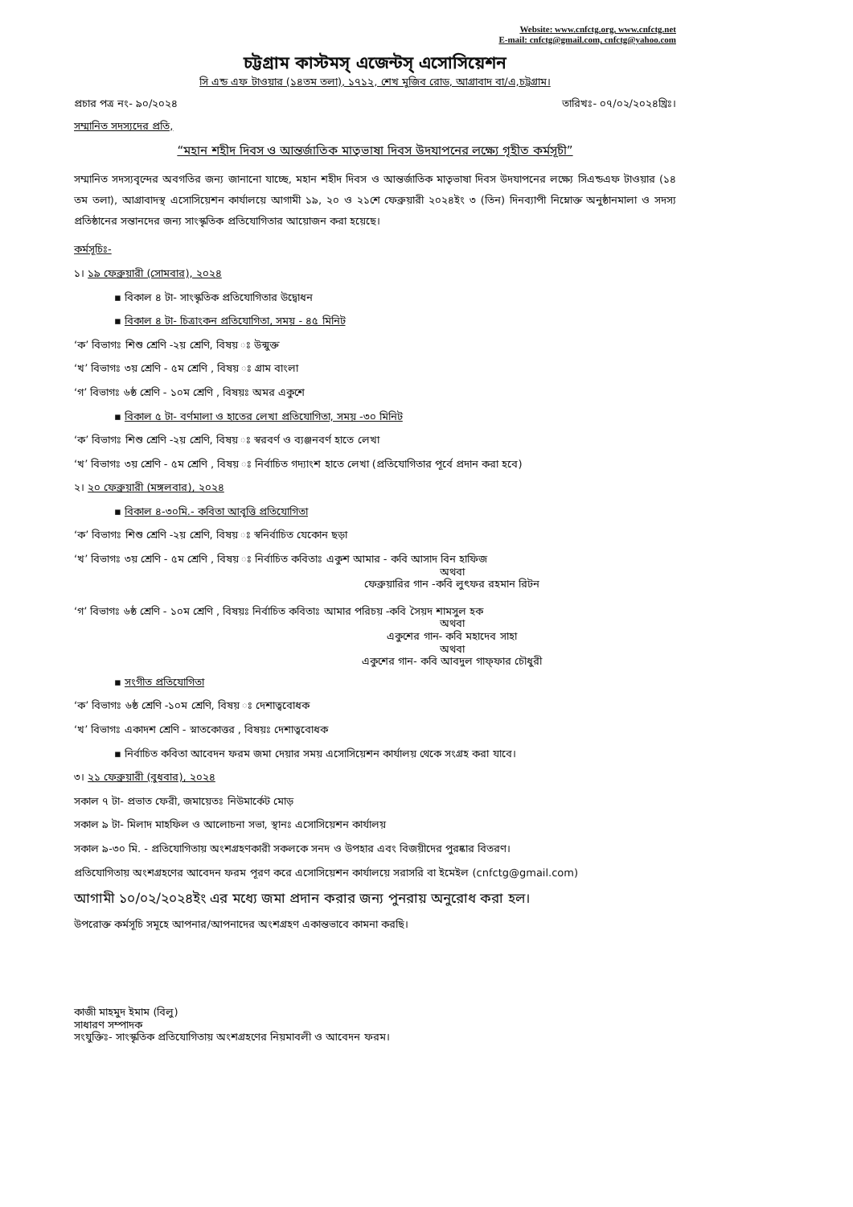Website: www.cnfctg.org, www.cnfctg.net
E-mail: cnfctg@gmail.com, cnfctg@yahoo.com
চট্টগ্রাম কাস্টমস্ এজেন্টস্ এসোসিয়েশন
সি এন্ড এফ টাওয়ার (১৪তম তলা), ১৭১২, শেখ মুজিব রোড, আগ্রাবাদ বা/এ,চট্টগ্রাম।
প্রচার পত্র নং- ৯০/২০২৪ তারিখঃ- ০৭/০২/২০২৪খ্রিঃ।
সম্মানিত সদস্যদের প্রতি,
“মহান শহীদ দিবস ও আন্তর্জাতিক মাতৃভাষা দিবস উদযাপনের লক্ষ্যে গৃহীত কর্মসূচী”
সম্মানিত সদস্যবৃন্দের অবগতির জন্য জানানো যাচ্ছে, মহান শহীদ দিবস ও আন্তর্জাতিক মাতৃভাষা দিবস উদযাপনের লক্ষ্যে সিএন্ডএফ টাওয়ার (১৪ তম তলা), আগ্রাবাদস্থ এসোসিয়েশন কার্যালয়ে আগামী ১৯, ২০ ও ২১শে ফেব্রুয়ারী ২০২৪ইং ৩ (তিন) দিনব্যাপী নিম্নোক্ত অনুষ্ঠানমালা ও সদস্য প্রতিষ্ঠানের সন্তানদের জন্য সাংস্কৃতিক প্রতিযোগিতার আয়োজন করা হয়েছে।
কর্মসূচিঃ-
১। ১৯ ফেব্রুয়ারী (সোমবার), ২০২৪
▪ বিকাল ৪ টা- সাংস্কৃতিক প্রতিযোগিতার উদ্বোধন
▪ বিকাল ৪ টা- চিত্রাংকন প্রতিযোগিতা, সময় - ৪৫ মিনিট
‘ক’ বিভাগঃ শিশু শ্রেণি -২য় শ্রেণি, বিষয় ঃ উন্মুক্ত
‘খ’ বিভাগঃ ৩য় শ্রেণি - ৫ম শ্রেণি , বিষয় ঃ গ্রাম বাংলা
‘গ’ বিভাগঃ ৬ষ্ঠ শ্রেণি - ১০ম শ্রেণি , বিষয়ঃ অমর একুশে
▪ বিকাল ৫ টা- বর্ণমালা ও হাতের লেখা প্রতিযোগিতা, সময় -৩০ মিনিট
‘ক’ বিভাগঃ শিশু শ্রেণি -২য় শ্রেণি, বিষয় ঃ স্বরবর্ণ ও ব্যঞ্জনবর্ণ হাতে লেখা
‘খ’ বিভাগঃ ৩য় শ্রেণি - ৫ম শ্রেণি , বিষয় ঃ নির্বাচিত গদ্যাংশ হাতে লেখা (প্রতিযোগিতার পূর্বে প্রদান করা হবে)
২। ২০ ফেব্রুয়ারী (মঙ্গলবার), ২০২৪
▪ বিকাল ৪-৩০মি.- কবিতা আবৃত্তি প্রতিযোগিতা
‘ক’ বিভাগঃ শিশু শ্রেণি -২য় শ্রেণি, বিষয় ঃ স্বনির্বাচিত যেকোন ছড়া
‘খ’ বিভাগঃ ৩য় শ্রেণি - ৫ম শ্রেণি , বিষয় ঃ নির্বাচিত কবিতাঃ একুশ আমার - কবি আসাদ বিন হাফিজ
অথবা
ফেব্রুয়ারির গান -কবি লুৎফর রহমান রিটন
‘গ’ বিভাগঃ ৬ষ্ঠ শ্রেণি - ১০ম শ্রেণি , বিষয়ঃ নির্বাচিত কবিতাঃ আমার পরিচয় -কবি সৈয়দ শামসুল হক
অথবা
একুশের গান- কবি মহাদেব সাহা
অথবা
একুশের গান- কবি আবদুল গাফ্ফার চৌধুরী
▪ সংগীত প্রতিযোগিতা
‘ক’ বিভাগঃ ৬ষ্ঠ শ্রেণি -১০ম শ্রেণি, বিষয় ঃ দেশাত্ববোধক
‘খ’ বিভাগঃ একাদশ শ্রেণি - স্নাতকোত্তর , বিষয়ঃ দেশাত্ববোধক
▪ নির্বাচিত কবিতা আবেদন ফরম জমা দেয়ার সময় এসোসিয়েশন কার্যালয় থেকে সংগ্রহ করা যাবে।
৩। ২১ ফেব্রুয়ারী (বুধবার), ২০২৪
সকাল ৭ টা- প্রভাত ফেরী, জমায়েতঃ নিউমার্কেট মোড়
সকাল ৯ টা- মিলাদ মাহফিল ও আলোচনা সভা, স্থানঃ এসোসিয়েশন কার্যালয়
সকাল ৯-৩০ মি. - প্রতিযোগিতায় অংশগ্রহণকারী সকলকে সনদ ও উপহার এবং বিজয়ীদের পুরষ্কার বিতরণ।
প্রতিযোগিতায় অংশগ্রহণের আবেদন ফরম পূরণ করে এসোসিয়েশন কার্যালয়ে সরাসরি বা ইমেইল (cnfctg@gmail.com)
আগামী ১০/০২/২০২৪ইং এর মধ্যে জমা প্রদান করার জন্য পুনরায় অনুরোধ করা হল।
উপরোক্ত কর্মসূচি সমূহে আপনার/আপনাদের অংশগ্রহণ একান্তভাবে কামনা করছি।
কাজী মাহমুদ ইমাম (বিলু)
সাধারণ সম্পাদক
সংযুক্তিঃ- সাংস্কৃতিক প্রতিযোগিতায় অংশগ্রহণের নিয়মাবলী ও আবেদন ফরম।